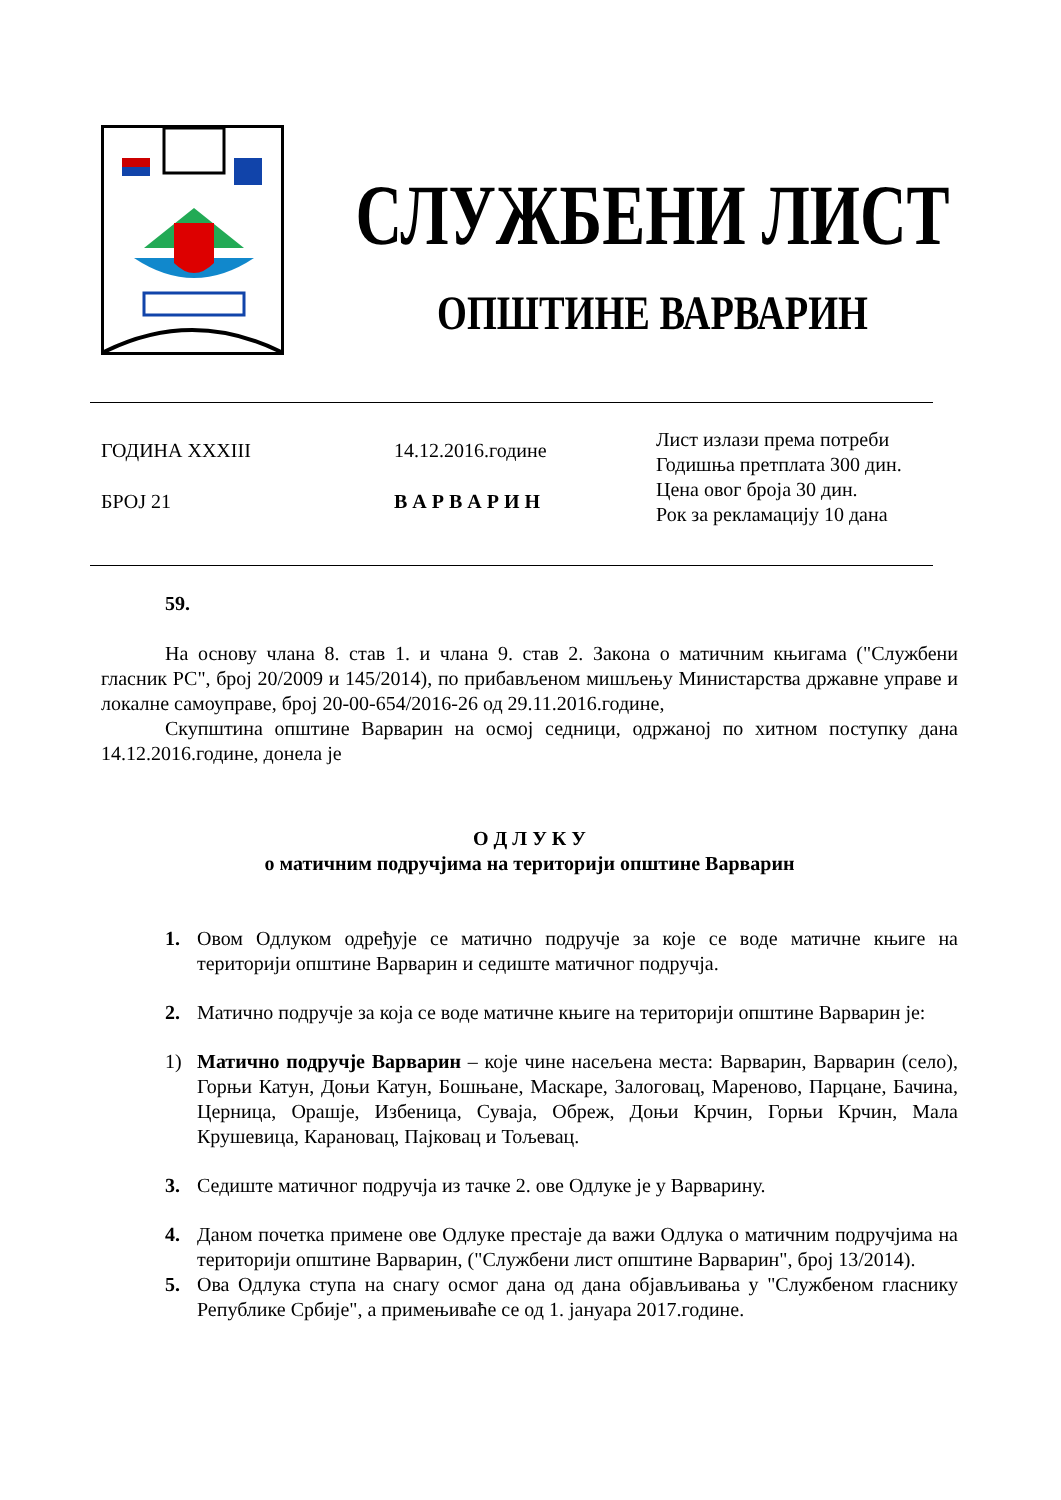СЛУЖБЕНИ ЛИСТ
ОПШТИНЕ ВАРВАРИН
ГОДИНА XXXIII
БРОЈ 21
14.12.2016.године
В А Р В А Р И Н
Лист излази према потреби
Годишња претплата 300 дин.
Цена овог броја 30 дин.
Рок за рекламацију 10 дана
59.
На основу члана 8. став 1. и члана 9. став 2. Закона о матичним књигама ("Службени гласник РС", број 20/2009 и 145/2014), по прибављеном мишљењу Министарства државне управе и локалне самоуправе, број 20-00-654/2016-26 од 29.11.2016.године,
Скупштина општине Варварин на осмој седници, одржаној по хитном поступку дана 14.12.2016.године, донела је
О Д Л У К У
о матичним подручјима на територији општине Варварин
1. Овом Одлуком одређује се матично подручје за које се воде матичне књиге на територији општине Варварин и седиште матичног подручја.
2. Матично подручје за која се воде матичне књиге на територији општине Варварин је:
1) Матично подручје Варварин – које чине насељена места: Варварин, Варварин (село), Горњи Катун, Доњи Катун, Бошњане, Маскаре, Залоговац, Мареново, Парцане, Бачина, Церница, Орашје, Избеница, Суваја, Обреж, Доњи Крчин, Горњи Крчин, Мала Крушевица, Карановац, Пајковац и Тољевац.
3. Седиште матичног подручја из тачке 2. ове Одлуке је у Варварину.
4. Даном почетка примене ове Одлуке престаје да важи Одлука о матичним подручјима на територији општине Варварин, ("Службени лист општине Варварин", број 13/2014).
5. Ова Одлука ступа на снагу осмог дана од дана објављивања у "Службеном гласнику Републике Србије", а примењиваће се од 1. јануара 2017.године.